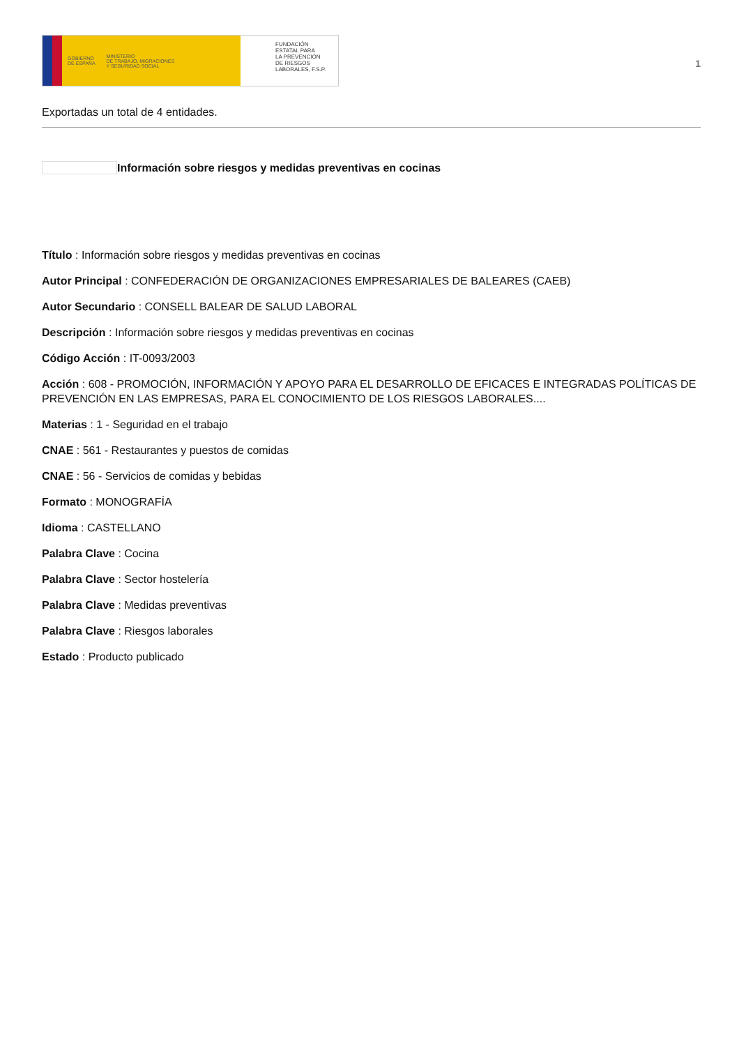GOBIERNO
DE ESPAÑA
MINISTERIO
DE TRABAJO, MIGRACIONES
Y SEGURIDAD SOCIAL
FUNDACIÓN
ESTATAL PARA
LA PREVENCIÓN
DE RIESGOS
LABORALES, F.S.P.
1
Exportadas un total de 4 entidades.
Información sobre riesgos y medidas preventivas en cocinas
Título : Información sobre riesgos y medidas preventivas en cocinas
Autor Principal : CONFEDERACIÓN DE ORGANIZACIONES EMPRESARIALES DE BALEARES (CAEB)
Autor Secundario : CONSELL BALEAR DE SALUD LABORAL
Descripción : Información sobre riesgos y medidas preventivas en cocinas
Código Acción : IT-0093/2003
Acción : 608 - PROMOCIÓN, INFORMACIÓN Y APOYO PARA EL DESARROLLO DE EFICACES E INTEGRADAS POLÍTICAS DE PREVENCIÓN EN LAS EMPRESAS, PARA EL CONOCIMIENTO DE LOS RIESGOS LABORALES....
Materias : 1 - Seguridad en el trabajo
CNAE : 561 - Restaurantes y puestos de comidas
CNAE : 56 - Servicios de comidas y bebidas
Formato : MONOGRAFÍA
Idioma : CASTELLANO
Palabra Clave : Cocina
Palabra Clave : Sector hostelería
Palabra Clave : Medidas preventivas
Palabra Clave : Riesgos laborales
Estado : Producto publicado